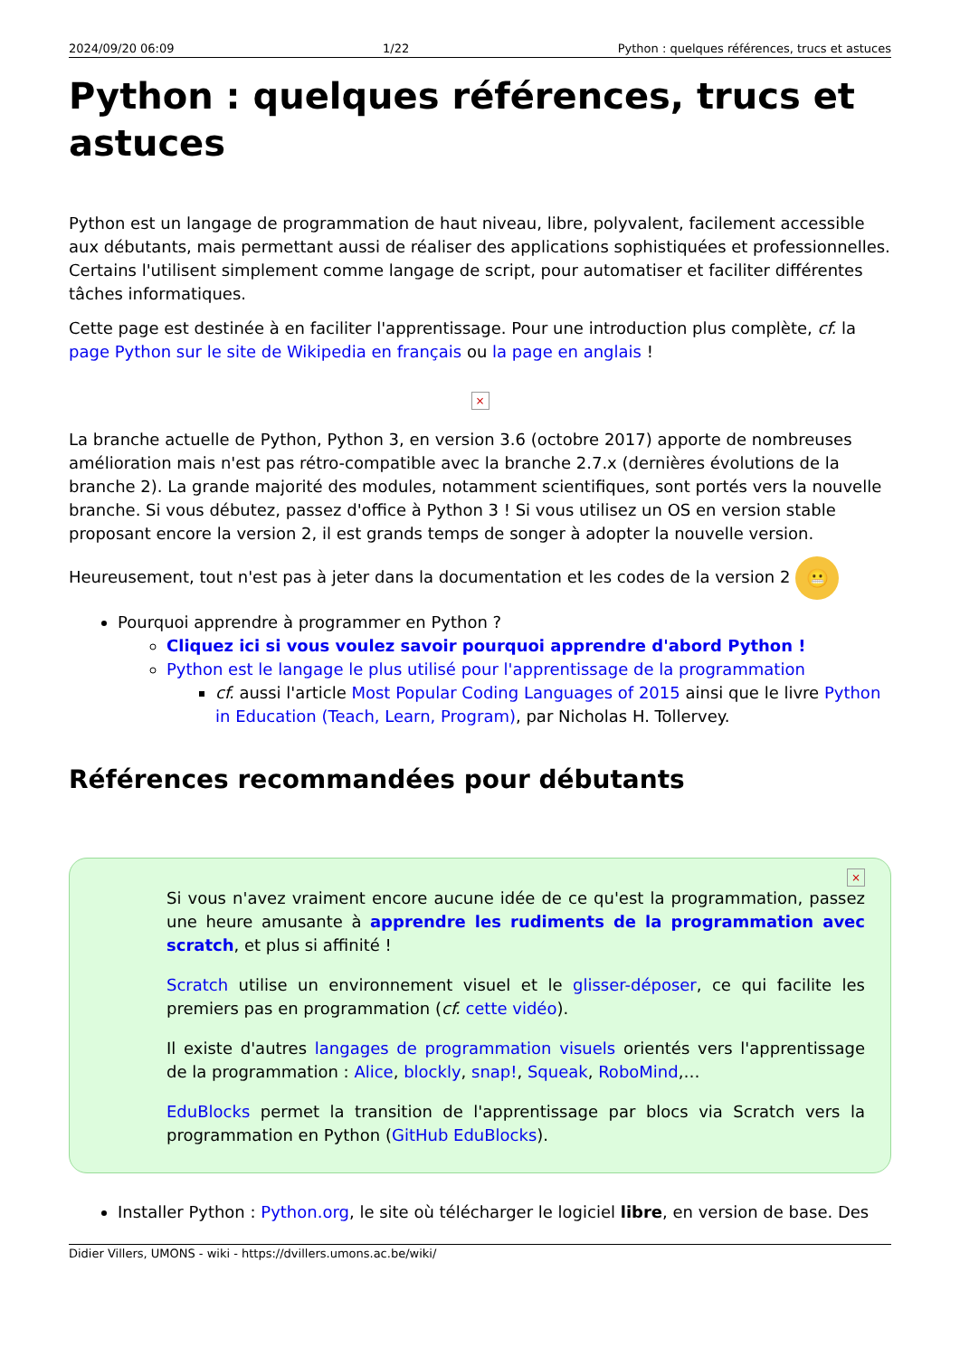2024/09/20 06:09 1/22 Python : quelques références, trucs et astuces
Python : quelques références, trucs et astuces
Python est un langage de programmation de haut niveau, libre, polyvalent, facilement accessible aux débutants, mais permettant aussi de réaliser des applications sophistiquées et professionnelles. Certains l'utilisent simplement comme langage de script, pour automatiser et faciliter différentes tâches informatiques.
Cette page est destinée à en faciliter l'apprentissage. Pour une introduction plus complète, cf. la page Python sur le site de Wikipedia en français ou la page en anglais !
×
La branche actuelle de Python, Python 3, en version 3.6 (octobre 2017) apporte de nombreuses amélioration mais n'est pas rétro-compatible avec la branche 2.7.x (dernières évolutions de la branche 2). La grande majorité des modules, notamment scientifiques, sont portés vers la nouvelle branche. Si vous débutez, passez d'office à Python 3 ! Si vous utilisez un OS en version stable proposant encore la version 2, il est grands temps de songer à adopter la nouvelle version.
Heureusement, tout n'est pas à jeter dans la documentation et les codes de la version 2 😬
Pourquoi apprendre à programmer en Python ?
Cliquez ici si vous voulez savoir pourquoi apprendre d'abord Python !
Python est le langage le plus utilisé pour l'apprentissage de la programmation
cf. aussi l'article Most Popular Coding Languages of 2015 ainsi que le livre Python in Education (Teach, Learn, Program), par Nicholas H. Tollervey.
Références recommandées pour débutants
×
Si vous n'avez vraiment encore aucune idée de ce qu'est la programmation, passez une heure amusante à apprendre les rudiments de la programmation avec scratch, et plus si affinité !
Scratch utilise un environnement visuel et le glisser-déposer, ce qui facilite les premiers pas en programmation (cf. cette vidéo).
Il existe d'autres langages de programmation visuels orientés vers l'apprentissage de la programmation : Alice, blockly, snap!, Squeak, RoboMind,…
EduBlocks permet la transition de l'apprentissage par blocs via Scratch vers la programmation en Python (GitHub EduBlocks).
Installer Python : Python.org, le site où télécharger le logiciel libre, en version de base. Des
Didier Villers, UMONS - wiki - https://dvillers.umons.ac.be/wiki/